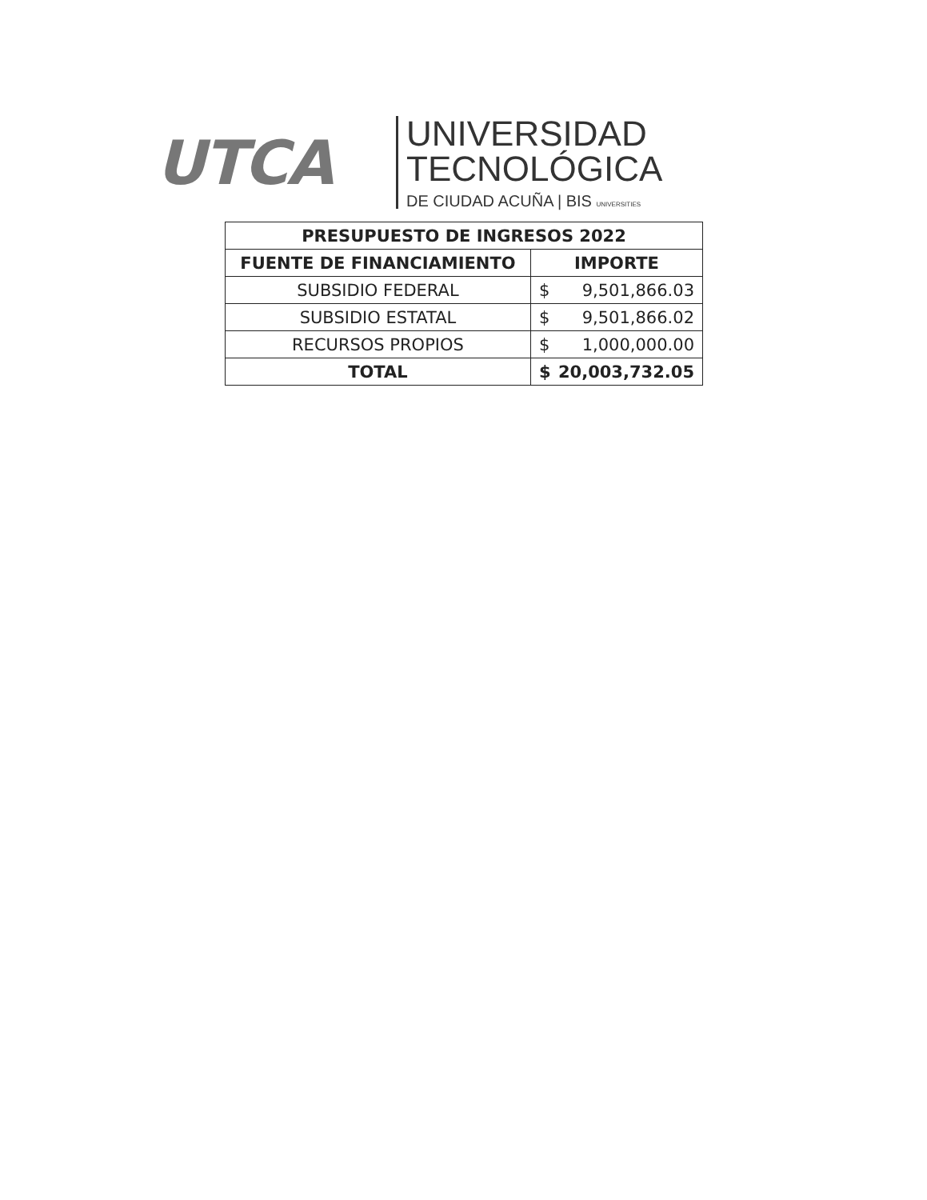UTCA
UNIVERSIDAD
TECNOLÓGICA
DE CIUDAD ACUÑA | BIS UNIVERSITIES
| PRESUPUESTO DE INGRESOS 2022 | |
| --- | --- |
| FUENTE DE FINANCIAMIENTO | IMPORTE |
| SUBSIDIO FEDERAL | $ 9,501,866.03 |
| SUBSIDIO ESTATAL | $ 9,501,866.02 |
| RECURSOS PROPIOS | $ 1,000,000.00 |
| TOTAL | $ 20,003,732.05 |